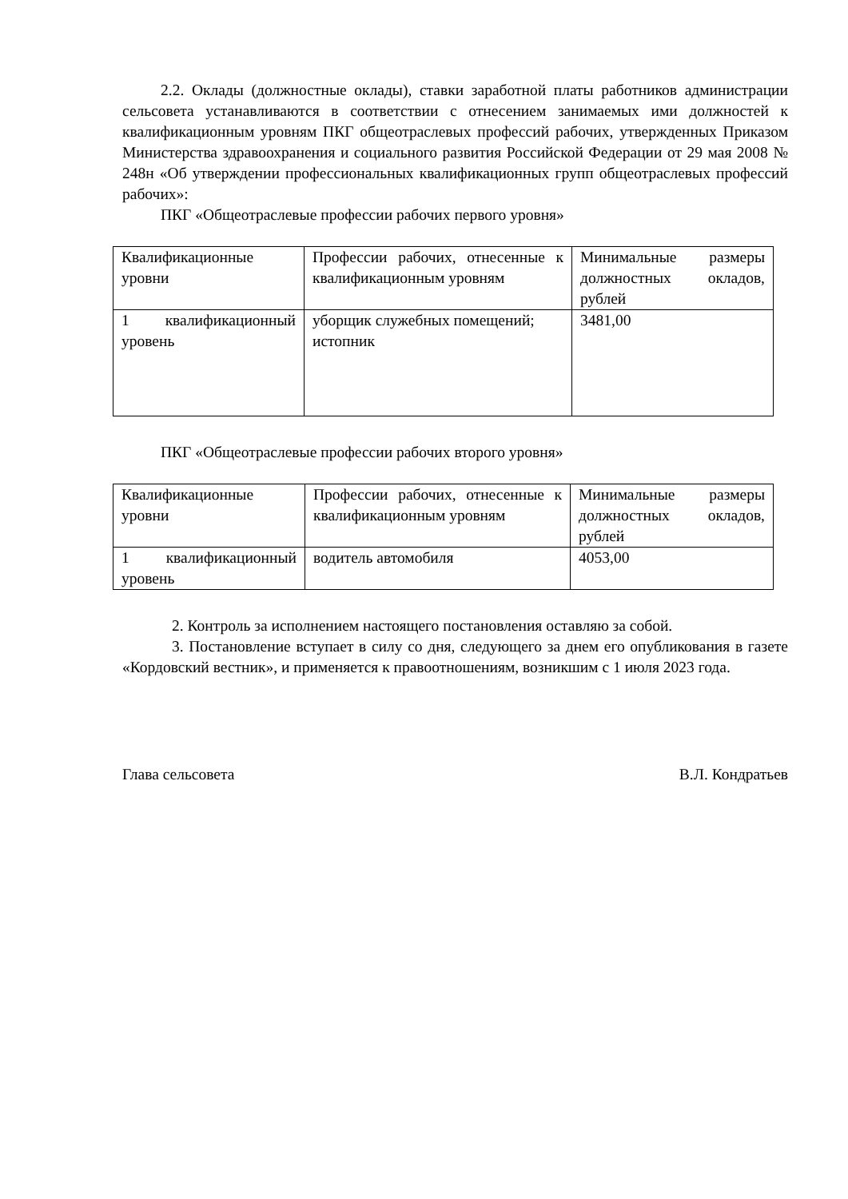2.2. Оклады (должностные оклады), ставки заработной платы работников администрации сельсовета устанавливаются в соответствии с отнесением занимаемых ими должностей к квалификационным уровням ПКГ общеотраслевых профессий рабочих, утвержденных Приказом Министерства здравоохранения и социального развития Российской Федерации от 29 мая 2008 № 248н «Об утверждении профессиональных квалификационных групп общеотраслевых профессий рабочих»:
ПКГ «Общеотраслевые профессии рабочих первого уровня»
| Квалификационные уровни | Профессии рабочих, отнесенные к квалификационным уровням | Минимальные размеры должностных окладов, рублей |
| 1 квалификационный уровень | уборщик служебных помещений; истопник | 3481,00 |
ПКГ «Общеотраслевые профессии рабочих второго уровня»
| Квалификационные уровни | Профессии рабочих, отнесенные к квалификационным уровням | Минимальные размеры должностных окладов, рублей |
| 1 квалификационный уровень | водитель автомобиля | 4053,00 |
2. Контроль за исполнением настоящего постановления оставляю за собой.
3. Постановление вступает в силу со дня, следующего за днем его опубликования в газете «Кордовский вестник», и применяется к правоотношениям, возникшим с 1 июля 2023 года.
Глава сельсовета В.Л. Кондратьев